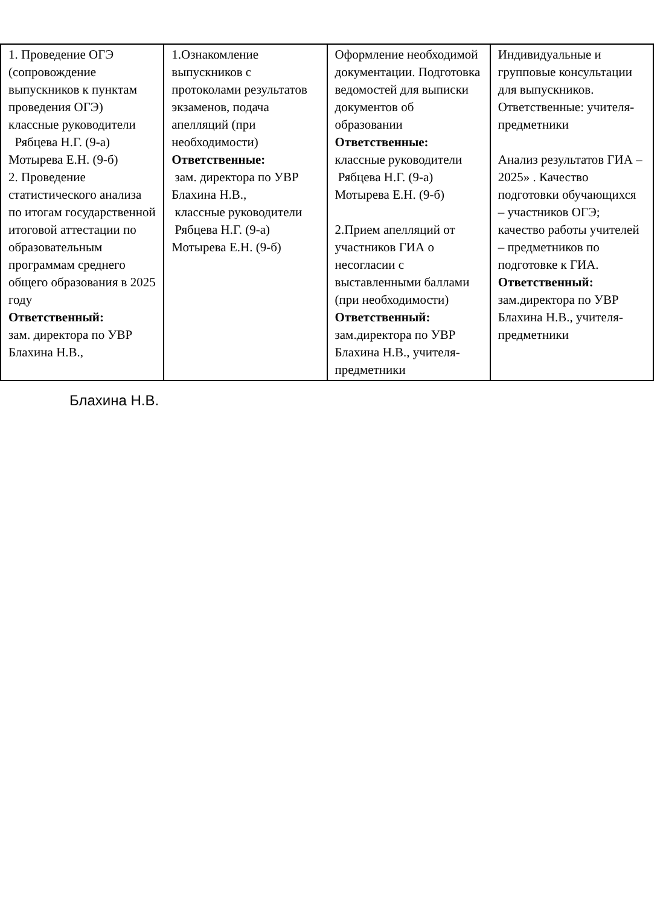| 1. Проведение ОГЭ (сопровождение выпускников к пунктам проведения ОГЭ) классные руководители Рябцева Н.Г. (9-а) Мотырева Е.Н. (9-б) 2. Проведение статистического анализа по итогам государственной итоговой аттестации по образовательным программам среднего общего образования в 2025 году Ответственный: зам. директора по УВР Блахина Н.В., | 1.Ознакомление выпускников с протоколами результатов экзаменов, подача апелляций (при необходимости) Ответственные: зам. директора по УВР Блахина Н.В., классные руководители Рябцева Н.Г. (9-а) Мотырева Е.Н. (9-б) | Оформление необходимой документации. Подготовка ведомостей для выписки документов об образовании Ответственные: классные руководители Рябцева Н.Г. (9-а) Мотырева Е.Н. (9-б) 2.Прием апелляций от участников ГИА о несогласии с выставленными баллами (при необходимости) Ответственный: зам.директора по УВР Блахина Н.В., учителя-предметники | Индивидуальные и групповые консультации для выпускников. Ответственные: учителя-предметники Анализ результатов ГИА – 2025» . Качество подготовки обучающихся – участников ОГЭ; качество работы учителей – предметников по подготовке к ГИА. Ответственный: зам.директора по УВР Блахина Н.В., учителя-предметники |
Блахина Н.В.